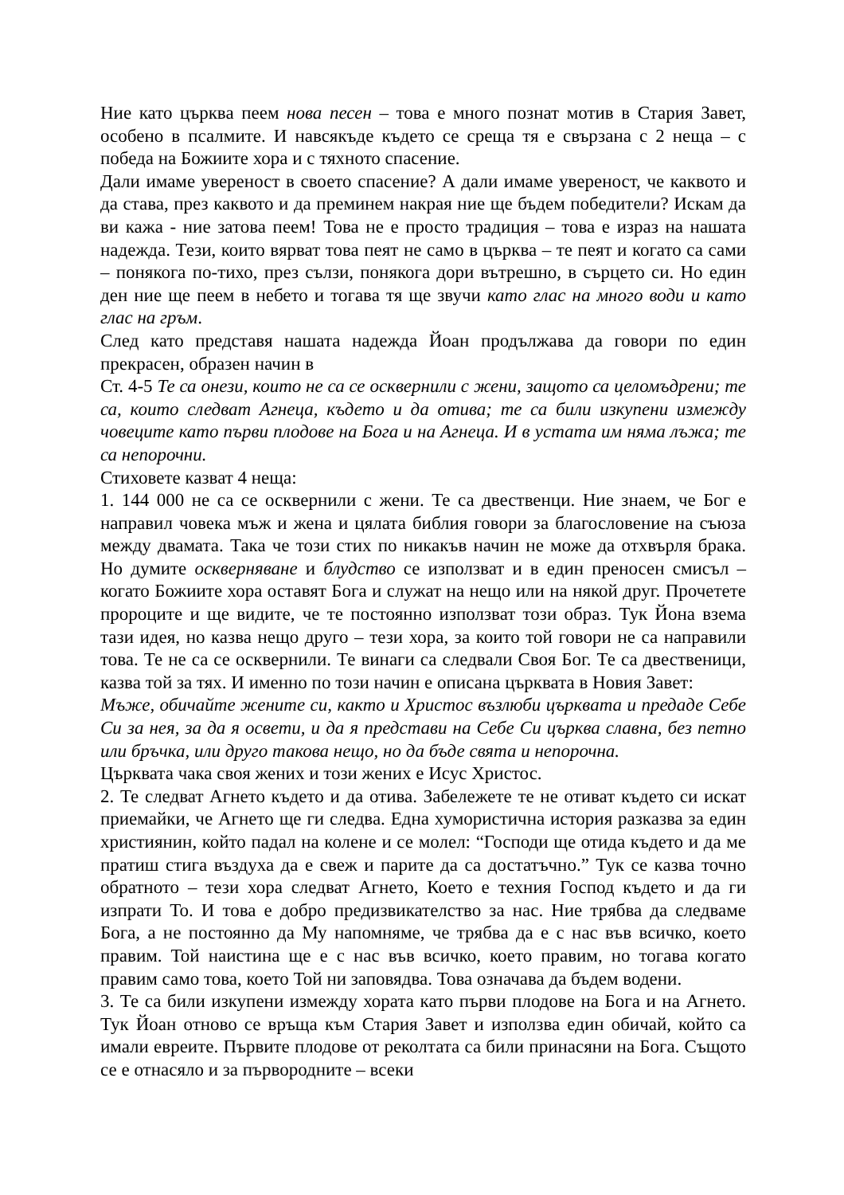Ние като църква пеем нова песен – това е много познат мотив в Стария Завет, особено в псалмите. И навсякъде където се среща тя е свързана с 2 неща – с победа на Божиите хора и с тяхното спасение.
Дали имаме увереност в своето спасение? А дали имаме увереност, че каквото и да става, през каквото и да преминем накрая ние ще бъдем победители? Искам да ви кажа - ние затова пеем! Това не е просто традиция – това е израз на нашата надежда. Тези, които вярват това пеят не само в църква – те пеят и когато са сами – понякога по-тихо, през сълзи, понякога дори вътрешно, в сърцето си. Но един ден ние ще пеем в небето и тогава тя ще звучи като глас на много води и като глас на гръм.
След като представя нашата надежда Йоан продължава да говори по един прекрасен, образен начин в
Ст. 4-5 Те са онези, които не са се осквернили с жени, защото са целомъдрени; те са, които следват Агнеца, където и да отива; те са били изкупени измежду човеците като първи плодове на Бога и на Агнеца. И в устата им няма лъжа; те са непорочни.
Стиховете казват 4 неща:
1. 144 000 не са се осквернили с жени. Те са двественци. Ние знаем, че Бог е направил човека мъж и жена и цялата библия говори за благословение на съюза между двамата. Така че този стих по никакъв начин не може да отхвърля брака. Но думите оскверняване и блудство се използват и в един преносен смисъл – когато Божиите хора оставят Бога и служат на нещо или на някой друг. Прочетете пророците и ще видите, че те постоянно използват този образ. Тук Йона взема тази идея, но казва нещо друго – тези хора, за които той говори не са направили това. Те не са се осквернили. Те винаги са следвали Своя Бог. Те са двественици, казва той за тях. И именно по този начин е описана църквата в Новия Завет:
Мъже, обичайте жените си, както и Христос възлюби църквата и предаде Себе Си за нея, за да я освети, и да я представи на Себе Си църква славна, без петно или бръчка, или друго такова нещо, но да бъде свята и непорочна.
Църквата чака своя жених и този жених е Исус Христос.
2. Те следват Агнето където и да отива. Забележете те не отиват където си искат приемайки, че Агнето ще ги следва. Една хумористична история разказва за един християнин, който падал на колене и се молел: “Господи ще отида където и да ме пратиш стига въздуха да е свеж и парите да са достатъчно.” Тук се казва точно обратното – тези хора следват Агнето, Което е техния Господ където и да ги изпрати То. И това е добро предизвикателство за нас. Ние трябва да следваме Бога, а не постоянно да Му напомняме, че трябва да е с нас във всичко, което правим. Той наистина ще е с нас във всичко, което правим, но тогава когато правим само това, което Той ни заповядва. Това означава да бъдем водени.
3. Те са били изкупени измежду хората като първи плодове на Бога и на Агнето. Тук Йоан отново се връща към Стария Завет и използва един обичай, който са имали евреите. Първите плодове от реколтата са били принасяни на Бога. Същото се е отнасяло и за първородните – всеки